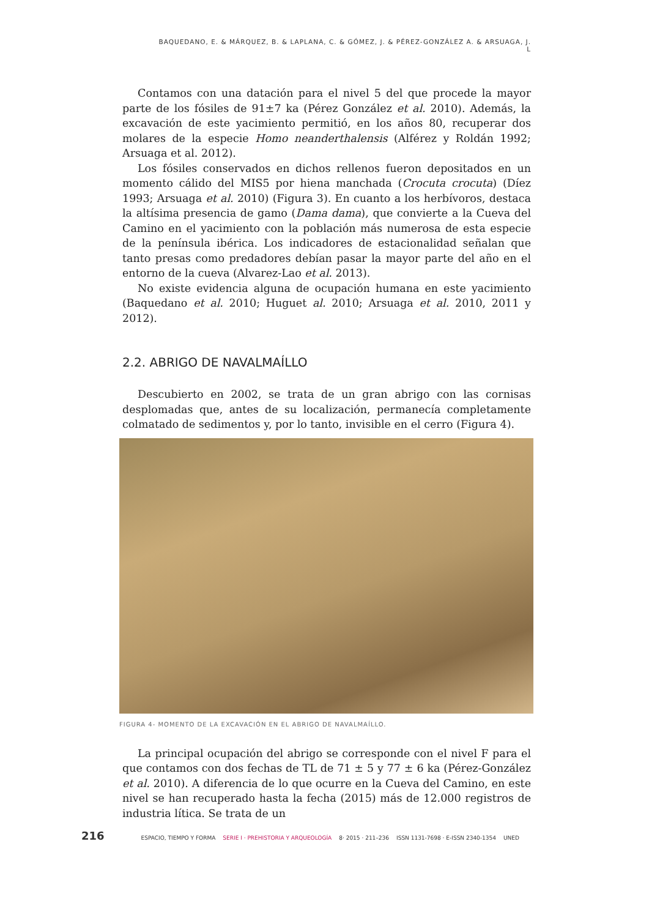BAQUEDANO, E. & MÁRQUEZ, B. & LAPLANA, C. & GÓMEZ, J. & PÉREZ-GONZÁLEZ A. & ARSUAGA, J. L
Contamos con una datación para el nivel 5 del que procede la mayor parte de los fósiles de 91±7 ka (Pérez González et al. 2010). Además, la excavación de este yacimiento permitió, en los años 80, recuperar dos molares de la especie Homo neanderthalensis (Alférez y Roldán 1992; Arsuaga et al. 2012).
Los fósiles conservados en dichos rellenos fueron depositados en un momento cálido del MIS5 por hiena manchada (Crocuta crocuta) (Díez 1993; Arsuaga et al. 2010) (Figura 3). En cuanto a los herbívoros, destaca la altísima presencia de gamo (Dama dama), que convierte a la Cueva del Camino en el yacimiento con la población más numerosa de esta especie de la península ibérica. Los indicadores de estacionalidad señalan que tanto presas como predadores debían pasar la mayor parte del año en el entorno de la cueva (Alvarez-Lao et al. 2013).
No existe evidencia alguna de ocupación humana en este yacimiento (Baquedano et al. 2010; Huguet al. 2010; Arsuaga et al. 2010, 2011 y 2012).
2.2. ABRIGO DE NAVALMAÍLLO
Descubierto en 2002, se trata de un gran abrigo con las cornisas desplomadas que, antes de su localización, permanecía completamente colmatado de sedimentos y, por lo tanto, invisible en el cerro (Figura 4).
FIGURA 4- MOMENTO DE LA EXCAVACIÓN EN EL ABRIGO DE NAVALMAÍLLO.
La principal ocupación del abrigo se corresponde con el nivel F para el que contamos con dos fechas de TL de 71 ± 5 y 77 ± 6 ka (Pérez-González et al. 2010). A diferencia de lo que ocurre en la Cueva del Camino, en este nivel se han recuperado hasta la fecha (2015) más de 12.000 registros de industria lítica. Se trata de un
216 ESPACIO, TIEMPO Y FORMA SERIE I · PREHISTORIA Y ARQUEOLOGÍA 8· 2015 · 211–236 ISSN 1131-7698 · E-ISSN 2340-1354 UNED